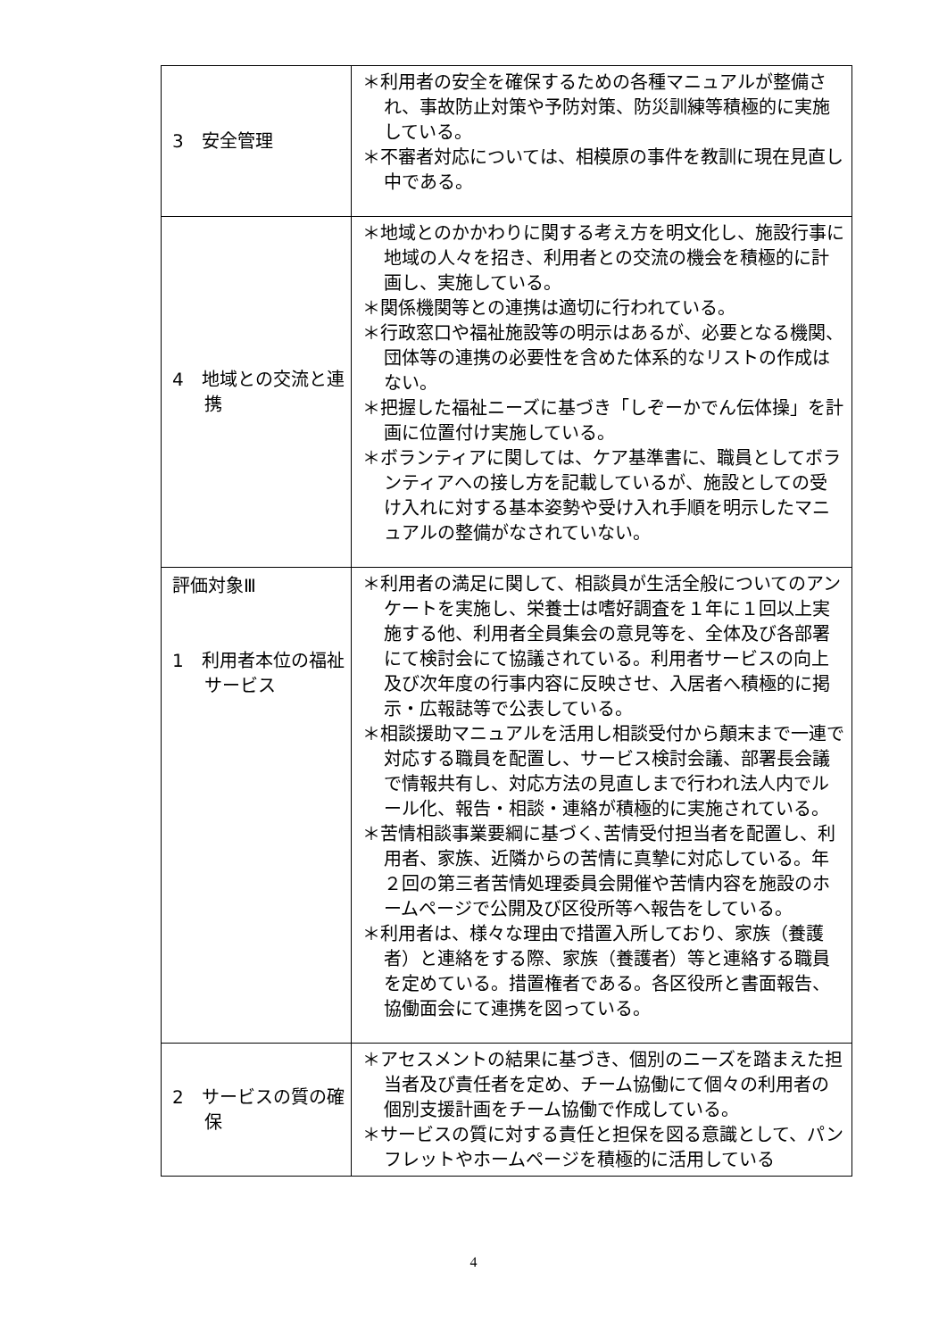| 3 安全管理 | ＊利用者の安全を確保するための各種マニュアルが整備され、事故防止対策や予防対策、防災訓練等積極的に実施している。 ＊不審者対応については、相模原の事件を教訓に現在見直し中である。 |
| 4 地域との交流と連携 | ＊地域とのかかわりに関する考え方を明文化し、施設行事に地域の人々を招き、利用者との交流の機会を積極的に計画し、実施している。 ＊関係機関等との連携は適切に行われている。 ＊行政窓口や福祉施設等の明示はあるが、必要となる機関、団体等の連携の必要性を含めた体系的なリストの作成はない。 ＊把握した福祉ニーズに基づき「しぞーかでん伝体操」を計画に位置付け実施している。 ＊ボランティアに関しては、ケア基準書に、職員としてボランティアへの接し方を記載しているが、施設としての受け入れに対する基本姿勢や受け入れ手順を明示したマニュアルの整備がなされていない。 |
| 評価対象Ⅲ 1 利用者本位の福祉サービス | ＊利用者の満足に関して、相談員が生活全般についてのアンケートを実施し、栄養士は嗜好調査を１年に１回以上実施する他、利用者全員集会の意見等を、全体及び各部署にて検討会にて協議されている。利用者サービスの向上及び次年度の行事内容に反映させ、入居者へ積極的に掲示・広報誌等で公表している。 ＊相談援助マニュアルを活用し相談受付から顛末まで一連で対応する職員を配置し、サービス検討会議、部署長会議で情報共有し、対応方法の見直しまで行われ法人内でルール化、報告・相談・連絡が積極的に実施されている。 ＊苦情相談事業要綱に基づく､苦情受付担当者を配置し、利用者、家族、近隣からの苦情に真摯に対応している。年２回の第三者苦情処理委員会開催や苦情内容を施設のホームページで公開及び区役所等へ報告をしている。 ＊利用者は、様々な理由で措置入所しており、家族（養護者）と連絡をする際、家族（養護者）等と連絡する職員を定めている。措置権者である。各区役所と書面報告、協働面会にて連携を図っている。 |
| 2 サービスの質の確保 | ＊アセスメントの結果に基づき、個別のニーズを踏まえた担当者及び責任者を定め、チーム協働にて個々の利用者の個別支援計画をチーム協働で作成している。 ＊サービスの質に対する責任と担保を図る意識として、パンフレットやホームページを積極的に活用している |
4